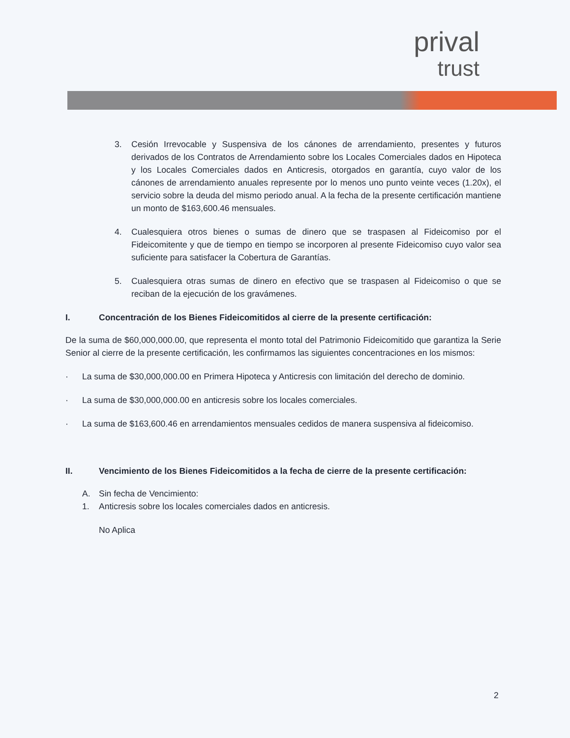prival
trust
3. Cesión Irrevocable y Suspensiva de los cánones de arrendamiento, presentes y futuros derivados de los Contratos de Arrendamiento sobre los Locales Comerciales dados en Hipoteca y los Locales Comerciales dados en Anticresis, otorgados en garantía, cuyo valor de los cánones de arrendamiento anuales represente por lo menos uno punto veinte veces (1.20x), el servicio sobre la deuda del mismo periodo anual. A la fecha de la presente certificación mantiene un monto de $163,600.46 mensuales.
4. Cualesquiera otros bienes o sumas de dinero que se traspasen al Fideicomiso por el Fideicomitente y que de tiempo en tiempo se incorporen al presente Fideicomiso cuyo valor sea suficiente para satisfacer la Cobertura de Garantías.
5. Cualesquiera otras sumas de dinero en efectivo que se traspasen al Fideicomiso o que se reciban de la ejecución de los gravámenes.
I. Concentración de los Bienes Fideicomitidos al cierre de la presente certificación:
De la suma de $60,000,000.00, que representa el monto total del Patrimonio Fideicomitido que garantiza la Serie Senior al cierre de la presente certificación, les confirmamos las siguientes concentraciones en los mismos:
· La suma de $30,000,000.00 en Primera Hipoteca y Anticresis con limitación del derecho de dominio.
· La suma de $30,000,000.00 en anticresis sobre los locales comerciales.
· La suma de $163,600.46 en arrendamientos mensuales cedidos de manera suspensiva al fideicomiso.
II. Vencimiento de los Bienes Fideicomitidos a la fecha de cierre de la presente certificación:
A. Sin fecha de Vencimiento:
1. Anticresis sobre los locales comerciales dados en anticresis.
No Aplica
2